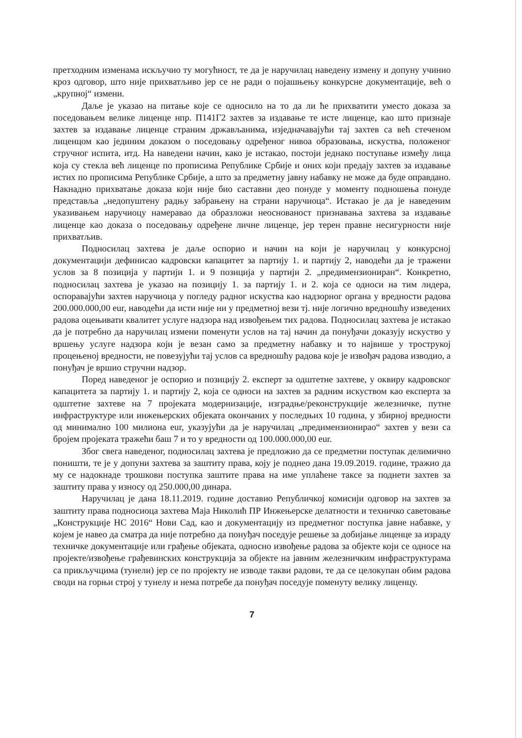претходним изменама искључио ту могућност, те да је наручилац наведену измену и допуну учинио кроз одговор, што није прихватљиво јер се не ради о појашњењу конкурсне документације, већ о „крупној“ измени.
Даље је указао на питање које се односило на то да ли ће прихватити уместо доказа за поседовањем велике лиценце нпр. П141Г2 захтев за издавање те исте лиценце, као што признаје захтев за издавање лиценце страним држављанима, изједначавајући тај захтев са већ стеченом лиценцом као јединим доказом о поседовању одређеног нивоа образовања, искуства, положеног стручног испита, итд. На наведени начин, како је истакао, постоји једнако поступање између лица која су стекла већ лиценце по прописима Републике Србије и оних који предају захтев за издавање истих по прописима Републике Србије, а што за предметну јавну набавку не може да буде оправдано. Накнадно прихватање доказа који није био саставни део понуде у моменту подношења понуде представља „недопуштену радњу забрањену на страни наручиоца“. Истакао је да је наведеним указивањем наручиоцу намеравао да образложи неоснованост признавања захтева за издавање лиценце као доказа о поседовању одређене личне лиценце, јер терен правне несигурности није прихватљив.
Подносилац захтева је даље оспорио и начин на који је наручилац у конкурсној документацији дефинисао кадровски капацитет за партију 1. и партију 2, наводећи да је тражени услов за 8 позиција у партији 1. и 9 позиција у партији 2. „предимензиониран“. Конкретно, подносилац захтева је указао на позицију 1. за партију 1. и 2. која се односи на тим лидера, оспоравајући захтев наручиоца у погледу радног искуства као надзорног органа у вредности радова 200.000.000,00 eur, наводећи да исти није ни у предметној вези тј. није логично вредношћу изведених радова оцењивати квалитет услуге надзора над извођењем тих радова. Подносилац захтева је истакао да је потребно да наручилац измени поменути услов на тај начин да понуђачи доказују искуство у вршењу услуге надзора који је везан само за предметну набавку и то највише у трострукој процењеној вредности, не повезујући тај услов са вредношћу радова које је извођач радова изводио, а понуђач је вршио стручни надзор.
Поред наведеног је оспорио и позицију 2. експерт за одштетне захтеве, у оквиру кадровског капацитета за партију 1. и партију 2, која се односи на захтев за радним искуством као експерта за одштетне захтеве на 7 пројеката модернизације, изградње/реконструкције железничке, путне инфраструктуре или инжењерских објеката окончаних у последњих 10 година, у збирној вредности од минимално 100 милиона eur, указујући да је наручилац „предимензионирао“ захтев у вези са бројем пројеката тражећи баш 7 и то у вредности од 100.000.000,00 eur.
Због свега наведеног, подносилац захтева је предложио да се предметни поступак делимично поништи, те је у допуни захтева за заштиту права, коју је поднео дана 19.09.2019. године, тражио да му се надокнаде трошкови поступка заштите права на име уплаћене таксе за поднети захтев за заштиту права у износу од 250.000,00 динара.
Наручилац је дана 18.11.2019. године доставио Републичкој комисији одговор на захтев за заштиту права подносиоца захтева Маја Николић ПР Инжењерске делатности и техничко саветовање „Конструкције НС 2016“ Нови Сад, као и документацију из предметног поступка јавне набавке, у којем је навео да сматра да није потребно да понуђач поседује решење за добијање лиценце за израду техничке документације или грађење објеката, односно извођење радова за објекте који се односе на пројекте/извођење грађевинских конструкција за објекте на јавним железничким инфраструктурама са прикључцима (тунели) јер се по пројекту не изводе такви радови, те да се целокупан обим радова своди на горњи строј у тунелу и нема потребе да понуђач поседује поменуту велику лиценцу.
7